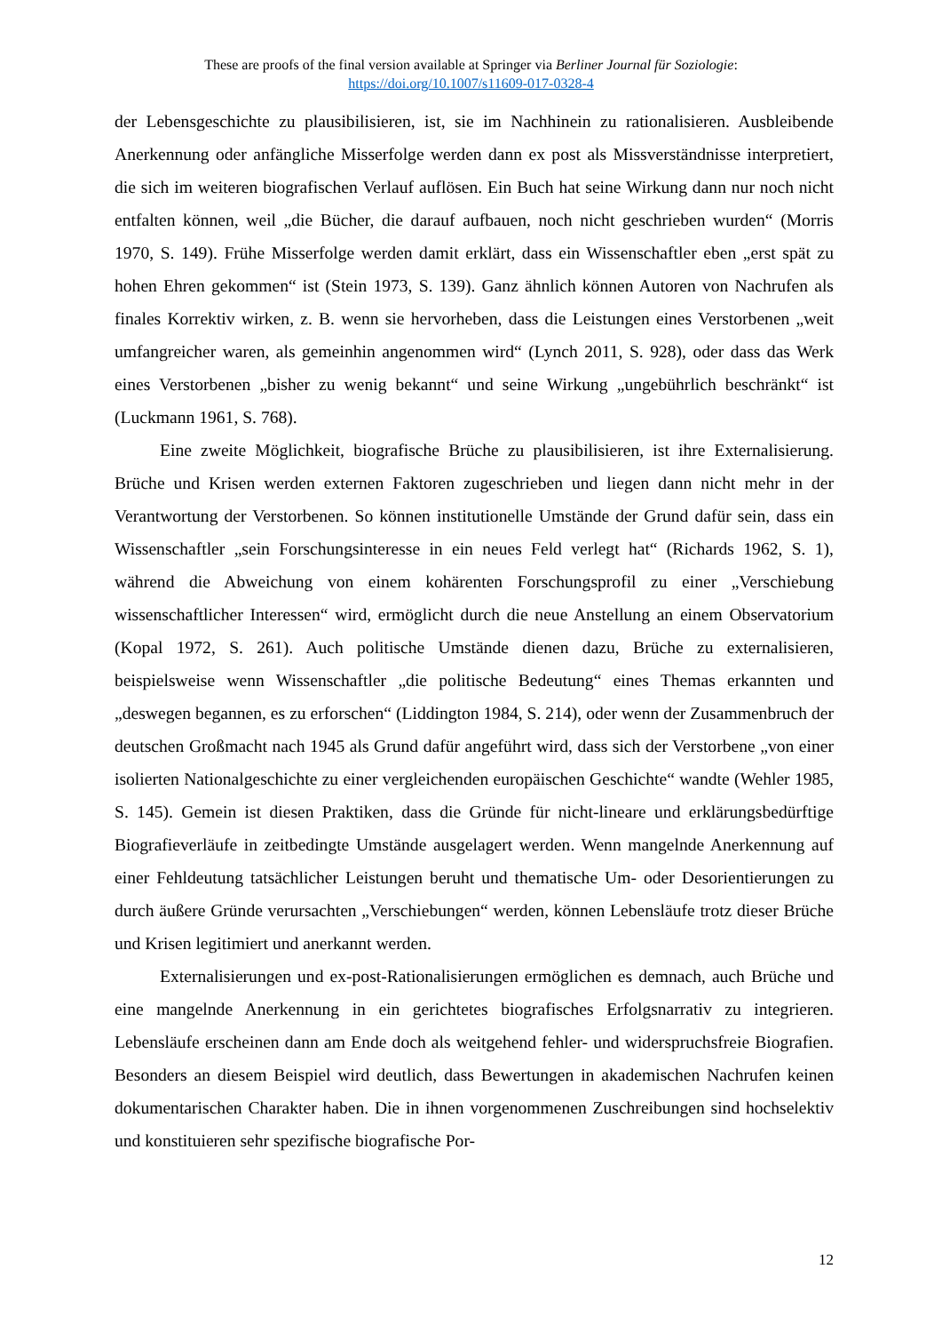These are proofs of the final version available at Springer via Berliner Journal für Soziologie:
https://doi.org/10.1007/s11609-017-0328-4
der Lebensgeschichte zu plausibilisieren, ist, sie im Nachhinein zu rationalisieren. Ausbleibende Anerkennung oder anfängliche Misserfolge werden dann ex post als Missverständnisse interpretiert, die sich im weiteren biografischen Verlauf auflösen. Ein Buch hat seine Wirkung dann nur noch nicht entfalten können, weil „die Bücher, die darauf aufbauen, noch nicht geschrieben wurden“ (Morris 1970, S. 149). Frühe Misserfolge werden damit erklärt, dass ein Wissenschaftler eben „erst spät zu hohen Ehren gekommen“ ist (Stein 1973, S. 139). Ganz ähnlich können Autoren von Nachrufen als finales Korrektiv wirken, z. B. wenn sie hervorheben, dass die Leistungen eines Verstorbenen „weit umfangreicher waren, als gemeinhin angenommen wird“ (Lynch 2011, S. 928), oder dass das Werk eines Verstorbenen „bisher zu wenig bekannt“ und seine Wirkung „ungebührlich beschränkt“ ist (Luckmann 1961, S. 768).
Eine zweite Möglichkeit, biografische Brüche zu plausibilisieren, ist ihre Externalisierung. Brüche und Krisen werden externen Faktoren zugeschrieben und liegen dann nicht mehr in der Verantwortung der Verstorbenen. So können institutionelle Umstände der Grund dafür sein, dass ein Wissenschaftler „sein Forschungsinteresse in ein neues Feld verlegt hat“ (Richards 1962, S. 1), während die Abweichung von einem kohärenten Forschungsprofil zu einer „Verschiebung wissenschaftlicher Interessen“ wird, ermöglicht durch die neue Anstellung an einem Observatorium (Kopal 1972, S. 261). Auch politische Umstände dienen dazu, Brüche zu externalisieren, beispielsweise wenn Wissenschaftler „die politische Bedeutung“ eines Themas erkannten und „deswegen begannen, es zu erforschen“ (Liddington 1984, S. 214), oder wenn der Zusammenbruch der deutschen Großmacht nach 1945 als Grund dafür angeführt wird, dass sich der Verstorbene „von einer isolierten Nationalgeschichte zu einer vergleichenden europäischen Geschichte“ wandte (Wehler 1985, S. 145). Gemein ist diesen Praktiken, dass die Gründe für nicht-lineare und erklärungsbedürftige Biografieverläufe in zeitbedingte Umstände ausgelagert werden. Wenn mangelnde Anerkennung auf einer Fehldeutung tatsächlicher Leistungen beruht und thematische Um- oder Desorientierungen zu durch äußere Gründe verursachten „Verschiebungen“ werden, können Lebensläufe trotz dieser Brüche und Krisen legitimiert und anerkannt werden.
Externalisierungen und ex-post-Rationalisierungen ermöglichen es demnach, auch Brüche und eine mangelnde Anerkennung in ein gerichtetes biografisches Erfolgsnarrativ zu integrieren. Lebensläufe erscheinen dann am Ende doch als weitgehend fehler- und widerspruchsfreie Biografien. Besonders an diesem Beispiel wird deutlich, dass Bewertungen in akademischen Nachrufen keinen dokumentarischen Charakter haben. Die in ihnen vorgenommenen Zuschreibungen sind hochselektiv und konstituieren sehr spezifische biografische Por-
12